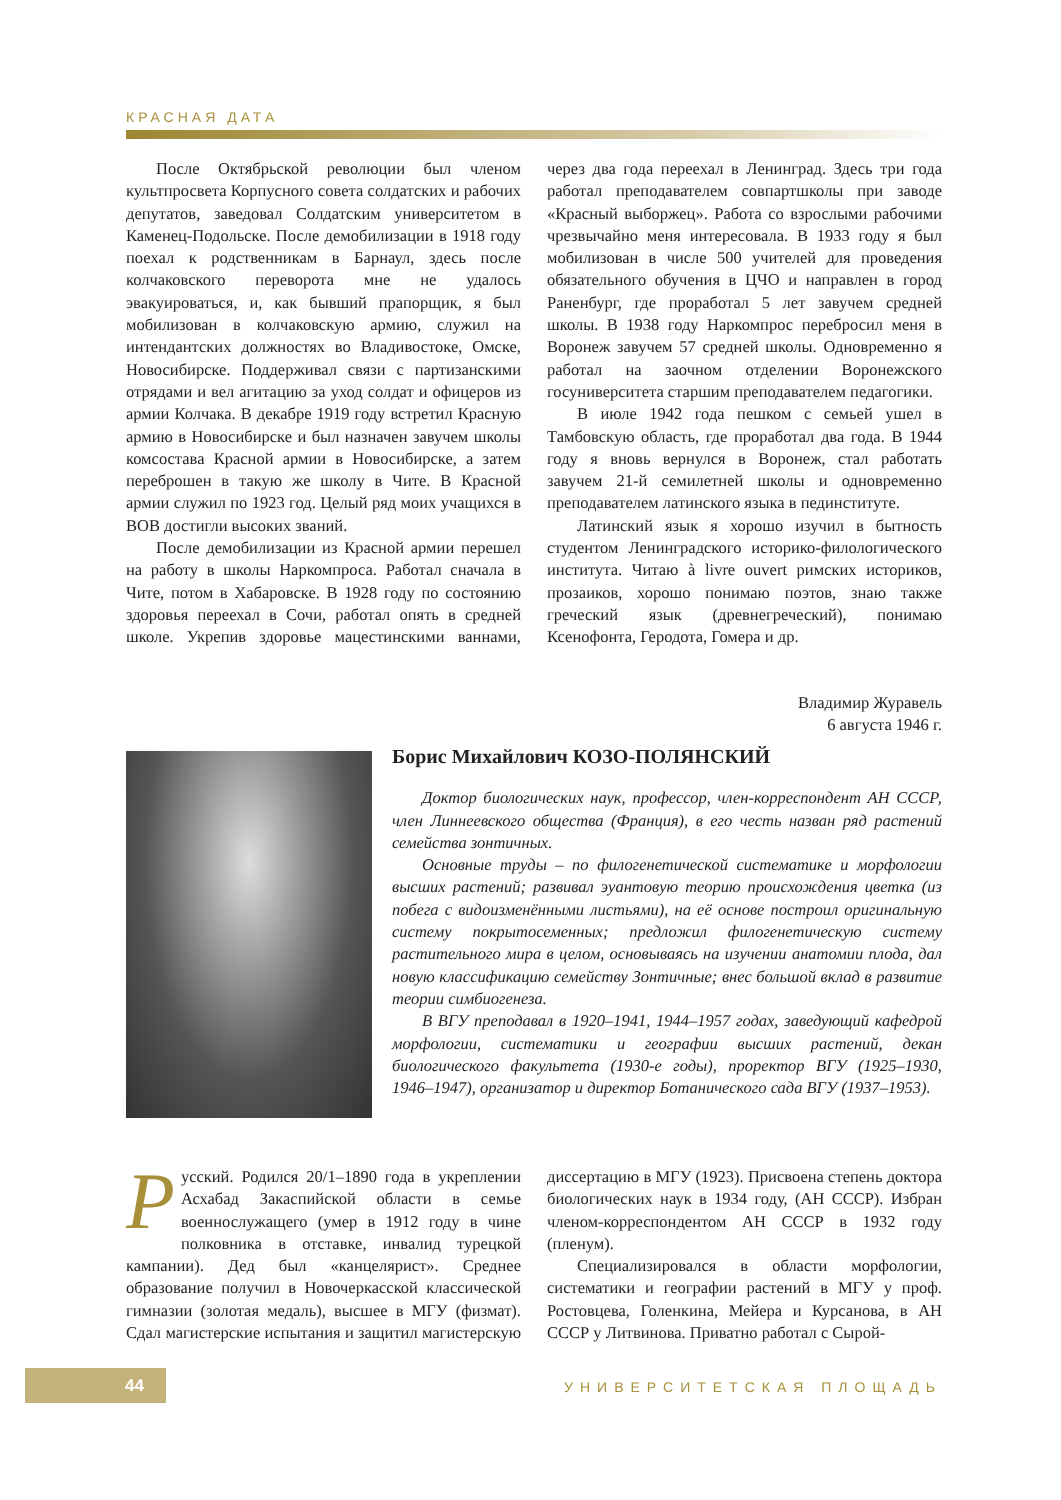КРАСНАЯ ДАТА
После Октябрьской революции был членом культпросвета Корпусного совета солдатских и рабочих депутатов, заведовал Солдатским университетом в Каменец-Подольске. После демобилизации в 1918 году поехал к родственникам в Барнаул, здесь после колчаковского переворота мне не удалось эвакуироваться, и, как бывший прапорщик, я был мобилизован в колчаковскую армию, служил на интендантских должностях во Владивостоке, Омске, Новосибирске. Поддерживал связи с партизанскими отрядами и вел агитацию за уход солдат и офицеров из армии Колчака. В декабре 1919 году встретил Красную армию в Новосибирске и был назначен завучем школы комсостава Красной армии в Новосибирске, а затем переброшен в такую же школу в Чите. В Красной армии служил по 1923 год. Целый ряд моих учащихся в ВОВ достигли высоких званий.
После демобилизации из Красной армии перешел на работу в школы Наркомпроса. Работал сначала в Чите, потом в Хабаровске. В 1928 году по состоянию здоровья переехал в Сочи, работал опять в средней школе. Укрепив здоровье мацестинскими ваннами, через два года переехал в Ленинград. Здесь три года работал преподавателем совпартшколы при заводе «Красный выборжец». Работа со взрослыми рабочими чрезвычайно меня интересовала. В 1933 году я был мобилизован в числе 500 учителей для проведения обязательного обучения в ЦЧО и направлен в город Раненбург, где проработал 5 лет завучем средней школы. В 1938 году Наркомпрос перебросил меня в Воронеж завучем 57 средней школы. Одновременно я работал на заочном отделении Воронежского госуниверситета старшим преподавателем педагогики.
В июле 1942 года пешком с семьей ушел в Тамбовскую область, где проработал два года. В 1944 году я вновь вернулся в Воронеж, стал работать завучем 21-й семилетней школы и одновременно преподавателем латинского языка в пединституте.
Латинский язык я хорошо изучил в бытность студентом Ленинградского историко-филологического института. Читаю à livre ouvert римских историков, прозаиков, хорошо понимаю поэтов, знаю также греческий язык (древнегреческий), понимаю Ксенофонта, Геродота, Гомера и др.
Владимир Журавель
6 августа 1946 г.
Борис Михайлович КОЗО-ПОЛЯНСКИЙ
Доктор биологических наук, профессор, член-корреспондент АН СССР, член Линнеевского общества (Франция), в его честь назван ряд растений семейства зонтичных.
Основные труды – по филогенетической систематике и морфологии высших растений; развивал эуантовую теорию происхождения цветка (из побега с видоизменёнными листьями), на её основе построил оригинальную систему покрытосеменных; предложил филогенетическую систему растительного мира в целом, основываясь на изучении анатомии плода, дал новую классификацию семейству Зонтичные; внес большой вклад в развитие теории симбиогенеза.
В ВГУ преподавал в 1920–1941, 1944–1957 годах, заведующий кафедрой морфологии, систематики и географии высших растений, декан биологического факультета (1930-е годы), проректор ВГУ (1925–1930, 1946–1947), организатор и директор Ботанического сада ВГУ (1937–1953).
Русский. Родился 20/1–1890 года в укреплении Асхабад Закаспийской области в семье военнослужащего (умер в 1912 году в чине полковника в отставке, инвалид турецкой кампании). Дед был «канцелярист». Среднее образование получил в Новочеркасской классической гимназии (золотая медаль), высшее в МГУ (физмат). Сдал магистерские испытания и защитил магистерскую диссертацию в МГУ (1923). Присвоена степень доктора биологических наук в 1934 году, (АН СССР). Избран членом-корреспондентом АН СССР в 1932 году (пленум).
Специализировался в области морфологии, систематики и географии растений в МГУ у проф. Ростовцева, Голенкина, Мейера и Курсанова, в АН СССР у Литвинова. Приватно работал с Сырой-
44 УНИВЕРСИТЕТСКАЯ ПЛОЩАДЬ